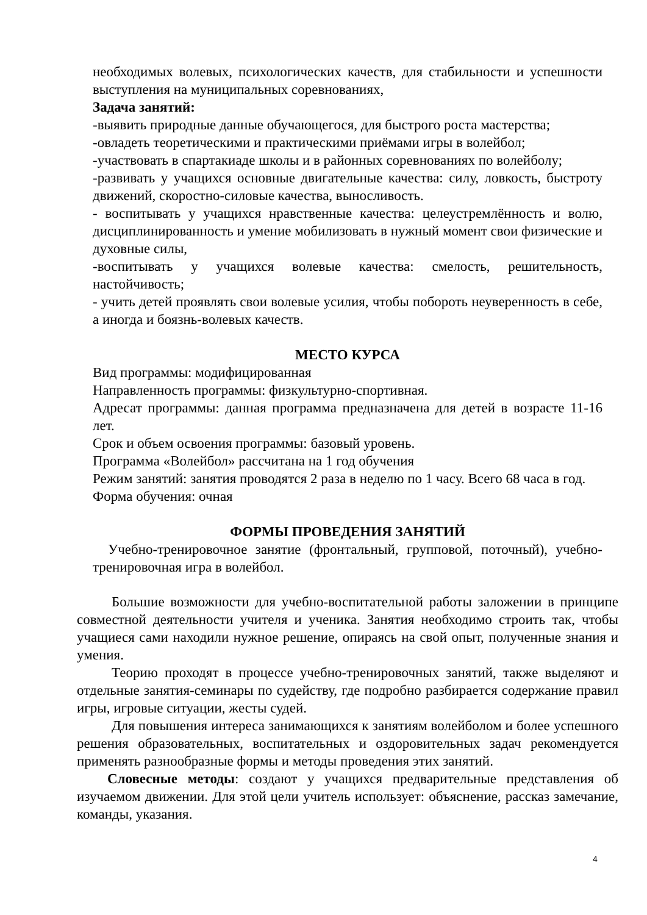необходимых волевых, психологических качеств, для стабильности и успешности выступления на муниципальных соревнованиях,
Задача занятий:
-выявить природные данные обучающегося, для быстрого роста мастерства;
-овладеть теоретическими и практическими приёмами игры в волейбол;
-участвовать в спартакиаде школы и в районных соревнованиях по волейболу;
-развивать у учащихся основные двигательные качества: силу, ловкость, быстроту движений, скоростно-силовые качества, выносливость.
- воспитывать у учащихся нравственные качества: целеустремлённость и волю, дисциплинированность и умение мобилизовать в нужный момент свои физические и духовные силы,
-воспитывать у учащихся волевые качества: смелость, решительность, настойчивость;
- учить детей проявлять свои волевые усилия, чтобы побороть неуверенность в себе, а иногда и боязнь-волевых качеств.
МЕСТО КУРСА
Вид программы: модифицированная
Направленность программы: физкультурно-спортивная.
Адресат программы: данная программа предназначена для детей в возрасте 11-16 лет.
Срок и объем освоения программы: базовый уровень.
Программа «Волейбол» рассчитана на 1 год обучения
Режим занятий: занятия проводятся 2 раза в неделю по 1 часу. Всего 68 часа в год.
Форма обучения: очная
ФОРМЫ ПРОВЕДЕНИЯ ЗАНЯТИЙ
Учебно-тренировочное занятие (фронтальный, групповой, поточный), учебно-тренировочная игра в волейбол.
Большие возможности для учебно-воспитательной работы заложении в принципе совместной деятельности учителя и ученика. Занятия необходимо строить так, чтобы учащиеся сами находили нужное решение, опираясь на свой опыт, полученные знания и умения.
Теорию проходят в процессе учебно-тренировочных занятий, также выделяют и отдельные занятия-семинары по судейству, где подробно разбирается содержание правил игры, игровые ситуации, жесты судей.
Для повышения интереса занимающихся к занятиям волейболом и более успешного решения образовательных, воспитательных и оздоровительных задач рекомендуется применять разнообразные формы и методы проведения этих занятий.
Словесные методы: создают у учащихся предварительные представления об изучаемом движении. Для этой цели учитель использует: объяснение, рассказ замечание, команды, указания.
4